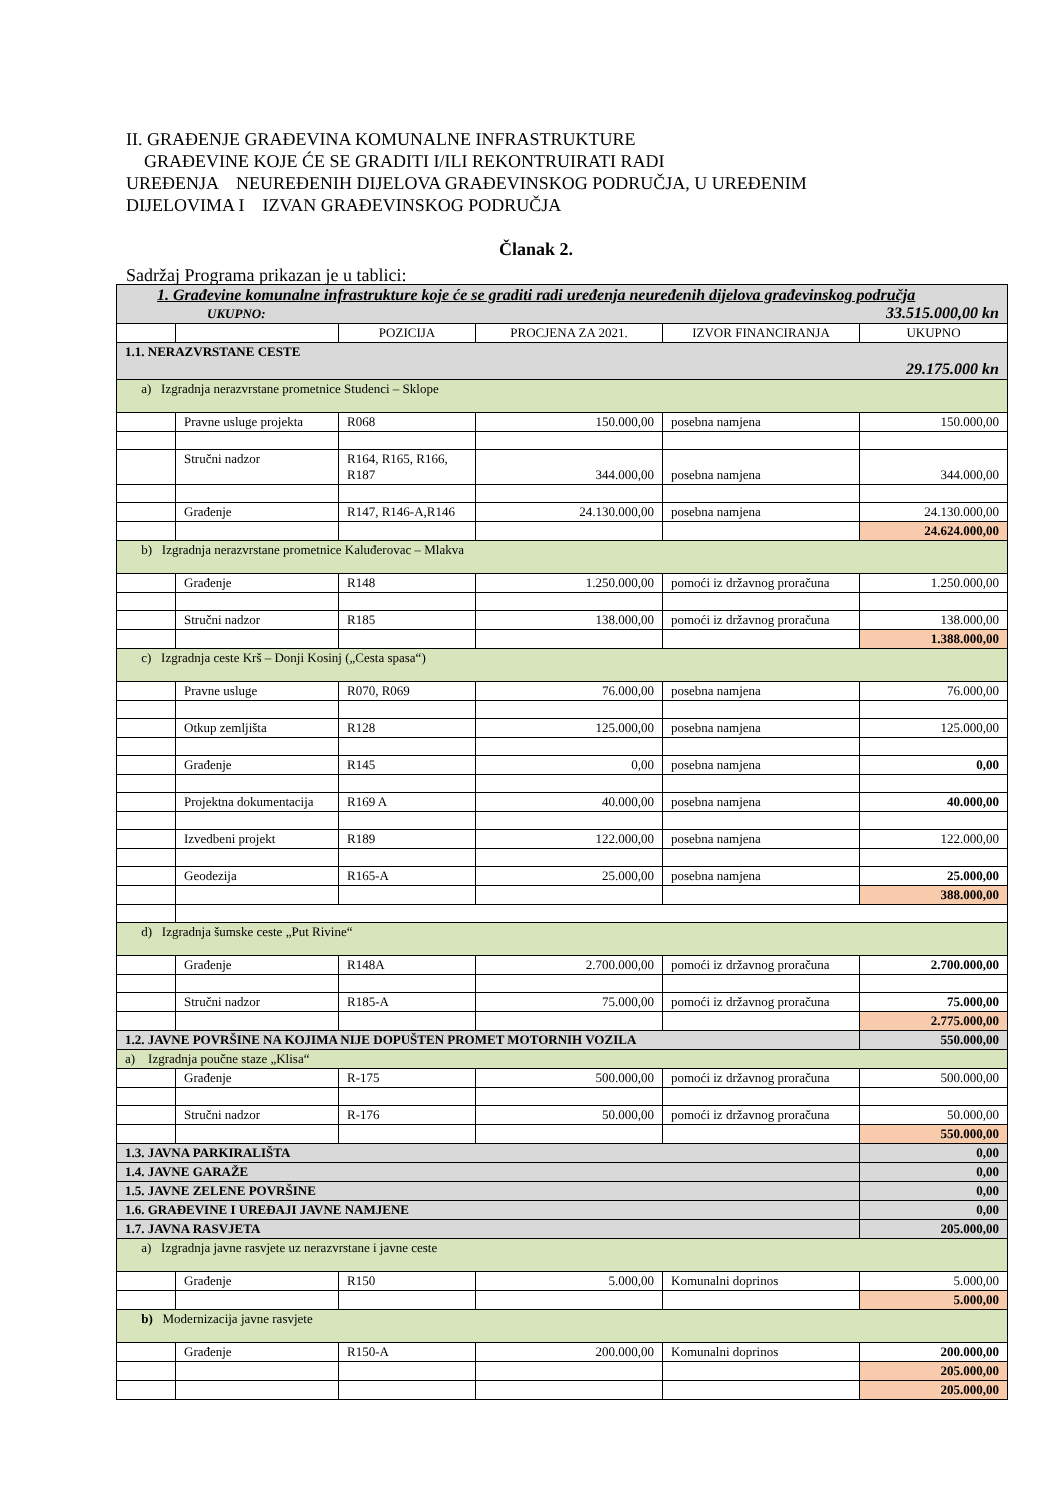II. GRAĐENJE GRAĐEVINA KOMUNALNE INFRASTRUKTURE
GRAĐEVINE KOJE ĆE SE GRADITI I/ILI REKONTRUIRATI RADI
UREĐENJA NEUREĐENIH DIJELOVA GRAĐEVINSKOG PODRUČJA, U UREĐENIM
DIJELOVIMA I IZVAN GRAĐEVINSKOG PODRUČJA
Članak 2.
Sadržaj Programa prikazan je u tablici:
| 1. Građevine komunalne infrastrukture koje će se graditi radi uređenja neuređenih dijelova građevinskog područja UKUPNO: 33.515.000,00 kn | | | | | |
| | | POZICIJA | PROCJENA ZA 2021. | IZVOR FINANCIRANJA | UKUPNO |
| 1.1. NERAZVRSTANE CESTE 29.175.000 kn | | | | | |
| a) Izgradnja nerazvrstane prometnice Studenci – Sklope | | | | | |
| | Pravne usluge projekta | R068 | 150.000,00 | posebna namjena | 150.000,00 |
| | Stručni nadzor | R164, R165, R166, R187 | 344.000,00 | posebna namjena | 344.000,00 |
| | Građenje | R147, R146-A,R146 | 24.130.000,00 | posebna namjena | 24.130.000,00 |
| | | | | | 24.624.000,00 |
| b) Izgradnja nerazvrstane prometnice Kaluđerovac – Mlakva | | | | | |
| | Građenje | R148 | 1.250.000,00 | pomoći iz državnog proračuna | 1.250.000,00 |
| | Stručni nadzor | R185 | 138.000,00 | pomoći iz državnog proračuna | 138.000,00 |
| | | | | | 1.388.000,00 |
| c) Izgradnja ceste Krš – Donji Kosinj („Cesta spasa“) | | | | | |
| | Pravne usluge | R070, R069 | 76.000,00 | posebna namjena | 76.000,00 |
| | Otkup zemljišta | R128 | 125.000,00 | posebna namjena | 125.000,00 |
| | Građenje | R145 | 0,00 | posebna namjena | 0,00 |
| | Projektna dokumentacija | R169 A | 40.000,00 | posebna namjena | 40.000,00 |
| | Izvedbeni projekt | R189 | 122.000,00 | posebna namjena | 122.000,00 |
| | Geodezija | R165-A | 25.000,00 | posebna namjena | 25.000,00 |
| | | | | | 388.000,00 |
| d) Izgradnja šumske ceste „Put Rivine“ | | | | | |
| | Građenje | R148A | 2.700.000,00 | pomoći iz državnog proračuna | 2.700.000,00 |
| | Stručni nadzor | R185-A | 75.000,00 | pomoći iz državnog proračuna | 75.000,00 |
| | | | | | 2.775.000,00 |
| 1.2. JAVNE POVRŠINE NA KOJIMA NIJE DOPUŠTEN PROMET MOTORNIH VOZILA | | | | | 550.000,00 |
| a) Izgradnja poučne staze „Klisa“ | | | | | |
| | Građenje | R-175 | 500.000,00 | pomoći iz državnog proračuna | 500.000,00 |
| | Stručni nadzor | R-176 | 50.000,00 | pomoći iz državnog proračuna | 50.000,00 |
| | | | | | 550.000,00 |
| 1.3. JAVNA PARKIRALIŠTA | | | | | 0,00 |
| 1.4. JAVNE GARAŽE | | | | | 0,00 |
| 1.5. JAVNE ZELENE POVRŠINE | | | | | 0,00 |
| 1.6. GRAĐEVINE I UREĐAJI JAVNE NAMJENE | | | | | 0,00 |
| 1.7. JAVNA RASVJETA | | | | | 205.000,00 |
| a) Izgradnja javne rasvjete uz nerazvrstane i javne ceste | | | | | |
| | Građenje | R150 | 5.000,00 | Komunalni doprinos | 5.000,00 |
| | | | | | 5.000,00 |
| b) Modernizacija javne rasvjete | | | | | |
| | Građenje | R150-A | 200.000,00 | Komunalni doprinos | 200.000,00 |
| | | | | | 205.000,00 |
| | | | | | 205.000,00 |